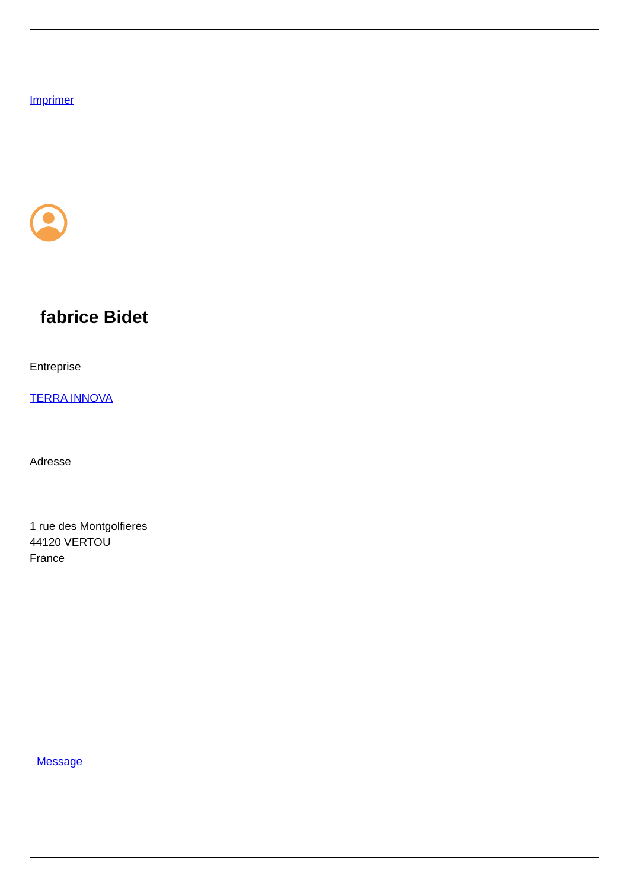Imprimer
fabrice Bidet
Entreprise
TERRA INNOVA
Adresse
1 rue des Montgolfieres
44120 VERTOU
France
Message